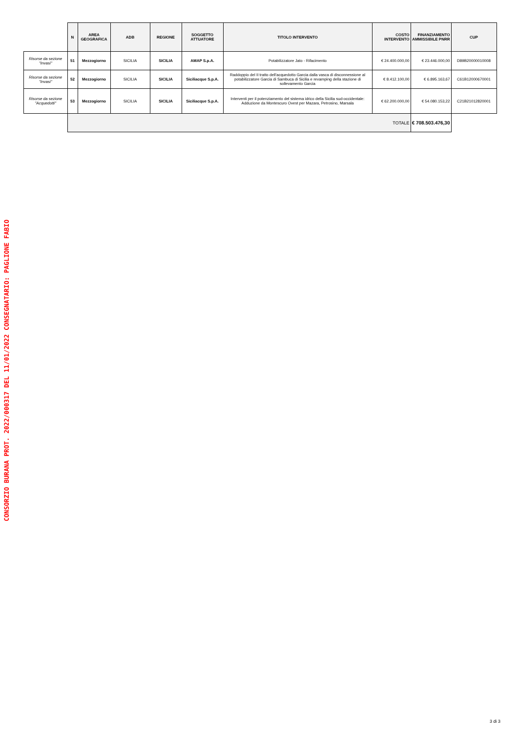| | N | AREA GEOGRAFICA | ADB | REGIONE | SOGGETTO ATTUATORE | TITOLO INTERVENTO | COSTO INTERVENTO | FINANZIAMENTO AMMISSIBILE PNRR | CUP |
| --- | --- | --- | --- | --- | --- | --- | --- | --- | --- |
| Risorse da sezione "Invasi" | 51 | Mezzogiorno | SICILIA | SICILIA | AMAP S.p.A. | Potabilizzatore Jato - Rifacimento | € 24.400.000,00 | € 23.446.000,00 | D89B20000010008 |
| Risorse da sezione "Invasi" | 52 | Mezzogiorno | SICILIA | SICILIA | Siciliacque S.p.A. | Raddoppio del II tratto dell'acquedotto Garcia dalla vasca di disconnessione al potabilizzatore Garcia di Sambuca di Sicilia e revamping della stazione di sollevamento Garcia | € 8.412.100,00 | € 6.895.163,67 | C61B12000670001 |
| Risorse da sezione "Acquedotti" | 53 | Mezzogiorno | SICILIA | SICILIA | Siciliacque S.p.A. | Interventi per il potenziamento del sistema idrico della Sicilia sud-occidentale: Adduzione da Montescuro Ovest per Mazara, Petrosino, Marsala | € 62.200.000,00 | € 54.080.153,22 | C21B21012820001 |
| | TOTALE | | | | | | | € 708.503.476,30 | |
CONSORZIO BURANA PROT. 2022/000317 DEL 11/01/2022 CONSEGNATARIO: PAGLIONE FABIO
3 di 3